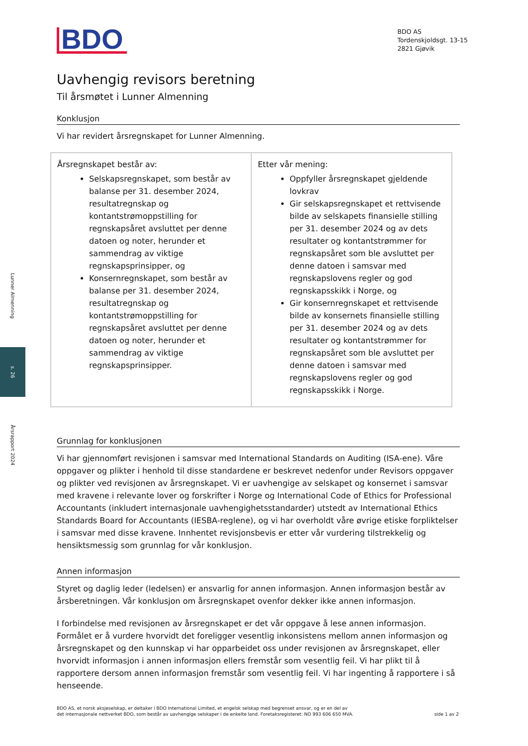Lunner Almenning
s. 26
Årsrapport 2024
BDO
BDO AS
Tordenskjoldsgt. 13-15
2821 Gjøvik
Uavhengig revisors beretning
Til årsmøtet i Lunner Almenning
Konklusjon
Vi har revidert årsregnskapet for Lunner Almenning.
| Årsregnskapet består av: Selskapsregnskapet, som består av balanse per 31. desember 2024, resultatregnskap og kontantstrømoppstilling for regnskapsåret avsluttet per denne datoen og noter, herunder et sammendrag av viktige regnskapsprinsipper, og Konsernregnskapet, som består av balanse per 31. desember 2024, resultatregnskap og kontantstrømoppstilling for regnskapsåret avsluttet per denne datoen og noter, herunder et sammendrag av viktige regnskapsprinsipper. | Etter vår mening: Oppfyller årsregnskapet gjeldende lovkrav Gir selskapsregnskapet et rettvisende bilde av selskapets finansielle stilling per 31. desember 2024 og av dets resultater og kontantstrømmer for regnskapsåret som ble avsluttet per denne datoen i samsvar med regnskapslovens regler og god regnskapsskikk i Norge, og Gir konsernregnskapet et rettvisende bilde av konsernets finansielle stilling per 31. desember 2024 og av dets resultater og kontantstrømmer for regnskapsåret som ble avsluttet per denne datoen i samsvar med regnskapslovens regler og god regnskapsskikk i Norge. |
Grunnlag for konklusjonen
Vi har gjennomført revisjonen i samsvar med International Standards on Auditing (ISA-ene). Våre oppgaver og plikter i henhold til disse standardene er beskrevet nedenfor under Revisors oppgaver og plikter ved revisjonen av årsregnskapet. Vi er uavhengige av selskapet og konsernet i samsvar med kravene i relevante lover og forskrifter i Norge og International Code of Ethics for Professional Accountants (inkludert internasjonale uavhengighetsstandarder) utstedt av International Ethics Standards Board for Accountants (IESBA-reglene), og vi har overholdt våre øvrige etiske forpliktelser i samsvar med disse kravene. Innhentet revisjonsbevis er etter vår vurdering tilstrekkelig og hensiktsmessig som grunnlag for vår konklusjon.
Annen informasjon
Styret og daglig leder (ledelsen) er ansvarlig for annen informasjon. Annen informasjon består av årsberetningen. Vår konklusjon om årsregnskapet ovenfor dekker ikke annen informasjon.
I forbindelse med revisjonen av årsregnskapet er det vår oppgave å lese annen informasjon. Formålet er å vurdere hvorvidt det foreligger vesentlig inkonsistens mellom annen informasjon og årsregnskapet og den kunnskap vi har opparbeidet oss under revisjonen av årsregnskapet, eller hvorvidt informasjon i annen informasjon ellers fremstår som vesentlig feil. Vi har plikt til å rapportere dersom annen informasjon fremstår som vesentlig feil. Vi har ingenting å rapportere i så henseende.
BDO AS, et norsk aksjeselskap, er deltaker i BDO International Limited, et engelsk selskap med begrenset ansvar, og er en del av
det internasjonale nettverket BDO, som består av uavhengige selskaper i de enkelte land. Foretaksregisteret: NO 993 606 650 MVA.
side 1 av 2